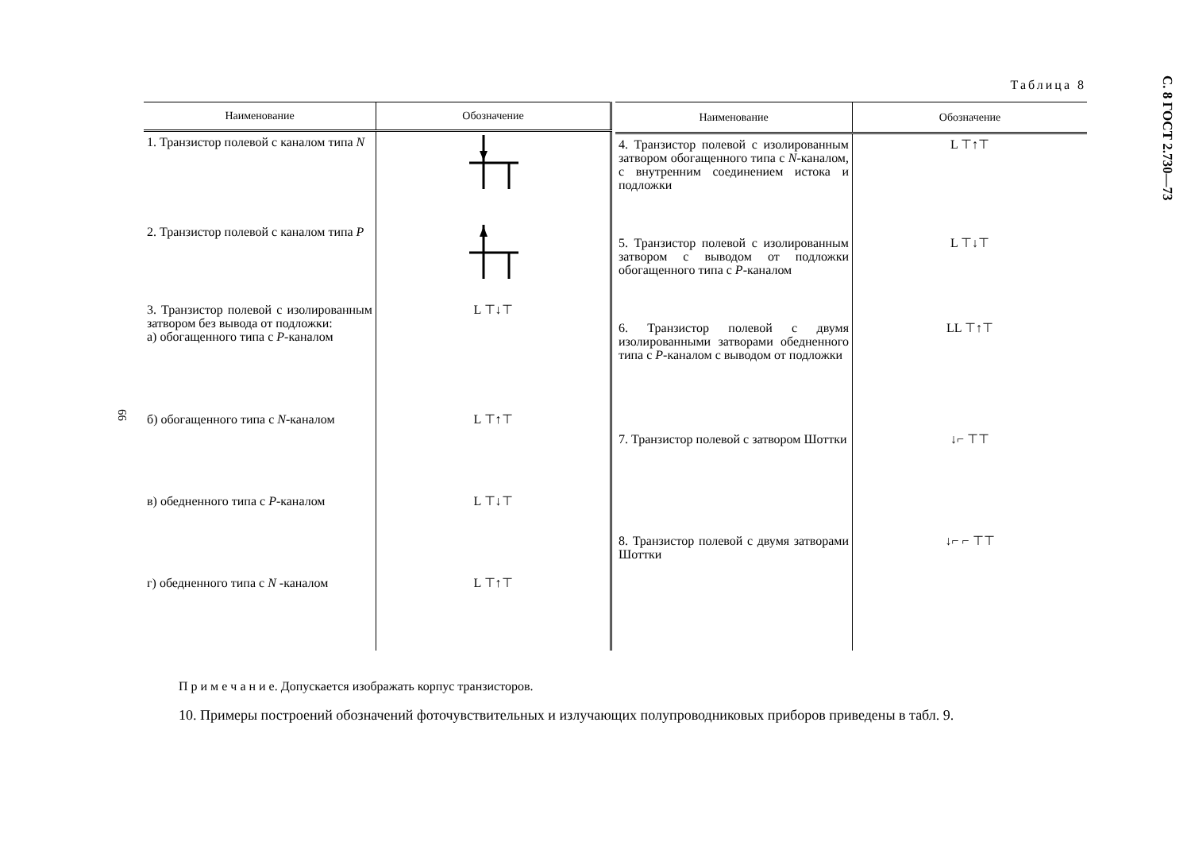С. 8 ГОСТ 2.730—73
66
Таблица 8
| Наименование | Обозначение |
| --- | --- |
| 1. Транзистор полевой с каналом типа N | |
| 2. Транзистор полевой с каналом типа P | |
| 3. Транзистор полевой с изолированным затвором без вывода от подложки: а) обогащенного типа с P -каналом | L ⊤↓⊤ |
| б) обогащенного типа с N -каналом | L ⊤↑⊤ |
| в) обедненного типа с P -каналом | L ⊤↓⊤ |
| г) обедненного типа с N -каналом | L ⊤↑⊤ |
| Наименование | Обозначение |
| --- | --- |
| 4. Транзистор полевой с изолированным затвором обогащенного типа с N -каналом, с внутренним соединением истока и подложки | L ⊤↑⊤ |
| 5. Транзистор полевой с изолированным затвором с выводом от подложки обогащенного типа с P -каналом | L ⊤↓⊤ |
| 6. Транзистор полевой с двумя изолированными затворами обедненного типа с P -каналом с выводом от подложки | LL ⊤↑⊤ |
| 7. Транзистор полевой с затвором Шоттки | ↓⌐ ⊤⊤ |
| 8. Транзистор полевой с двумя затворами Шоттки | ↓⌐ ⌐ ⊤⊤ |
П р и м е ч а н и е. Допускается изображать корпус транзисторов.
10. Примеры построений обозначений фоточувствительных и излучающих полупроводниковых приборов приведены в табл. 9.